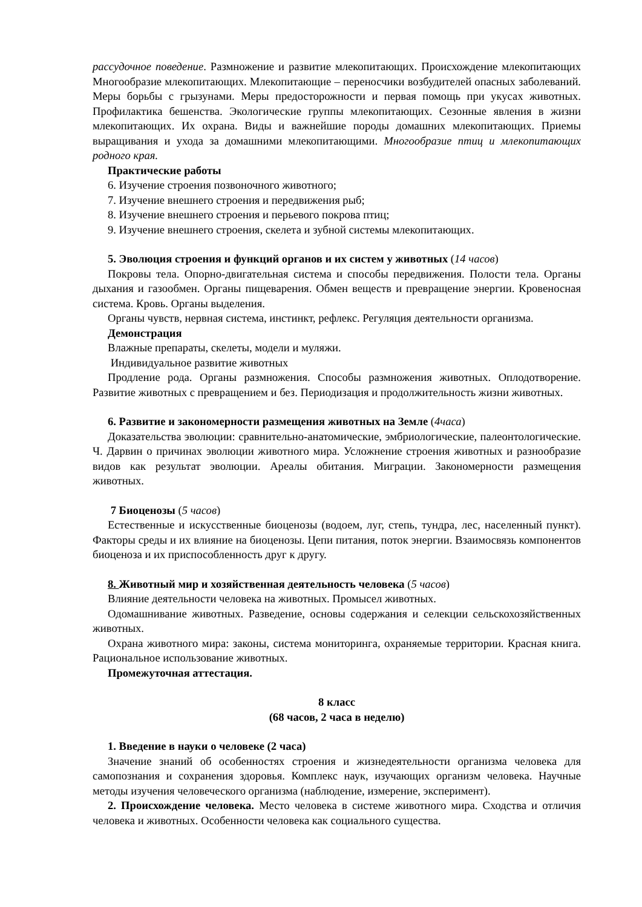рассудочное поведение. Размножение и развитие млекопитающих. Происхождение млекопитающих Многообразие млекопитающих. Млекопитающие – переносчики возбудителей опасных заболеваний. Меры борьбы с грызунами. Меры предосторожности и первая помощь при укусах животных. Профилактика бешенства. Экологические группы млекопитающих. Сезонные явления в жизни млекопитающих. Их охрана. Виды и важнейшие породы домашних млекопитающих. Приемы выращивания и ухода за домашними млекопитающими. Многообразие птиц и млекопитающих родного края.
Практические работы
6. Изучение строения позвоночного животного;
7. Изучение внешнего строения и передвижения рыб;
8. Изучение внешнего строения и перьевого покрова птиц;
9. Изучение внешнего строения, скелета и зубной системы млекопитающих.
5. Эволюция строения и функций органов и их систем у животных (14 часов)
Покровы тела. Опорно-двигательная система и способы передвижения. Полости тела. Органы дыхания и газообмен. Органы пищеварения. Обмен веществ и превращение энергии. Кровеносная система. Кровь. Органы выделения.
Органы чувств, нервная система, инстинкт, рефлекс. Регуляция деятельности организма.
Демонстрация
Влажные препараты, скелеты, модели и муляжи.
Индивидуальное развитие животных
Продление рода. Органы размножения. Способы размножения животных. Оплодотворение. Развитие животных с превращением и без. Периодизация и продолжительность жизни животных.
6. Развитие и закономерности размещения животных на Земле (4часа)
Доказательства эволюции: сравнительно-анатомические, эмбриологические, палеонтологические. Ч. Дарвин о причинах эволюции животного мира. Усложнение строения животных и разнообразие видов как результат эволюции. Ареалы обитания. Миграции. Закономерности размещения животных.
7 Биоценозы (5 часов)
Естественные и искусственные биоценозы (водоем, луг, степь, тундра, лес, населенный пункт). Факторы среды и их влияние на биоценозы. Цепи питания, поток энергии. Взаимосвязь компонентов биоценоза и их приспособленность друг к другу.
8. Животный мир и хозяйственная деятельность человека (5 часов)
Влияние деятельности человека на животных. Промысел животных.
Одомашнивание животных. Разведение, основы содержания и селекции сельскохозяйственных животных.
Охрана животного мира: законы, система мониторинга, охраняемые территории. Красная книга. Рациональное использование животных.
Промежуточная аттестация.
8 класс
(68 часов, 2 часа в неделю)
1. Введение в науки о человеке (2 часа)
Значение знаний об особенностях строения и жизнедеятельности организма человека для самопознания и сохранения здоровья. Комплекс наук, изучающих организм человека. Научные методы изучения человеческого организма (наблюдение, измерение, эксперимент).
2. Происхождение человека. Место человека в системе животного мира. Сходства и отличия человека и животных. Особенности человека как социального существа.